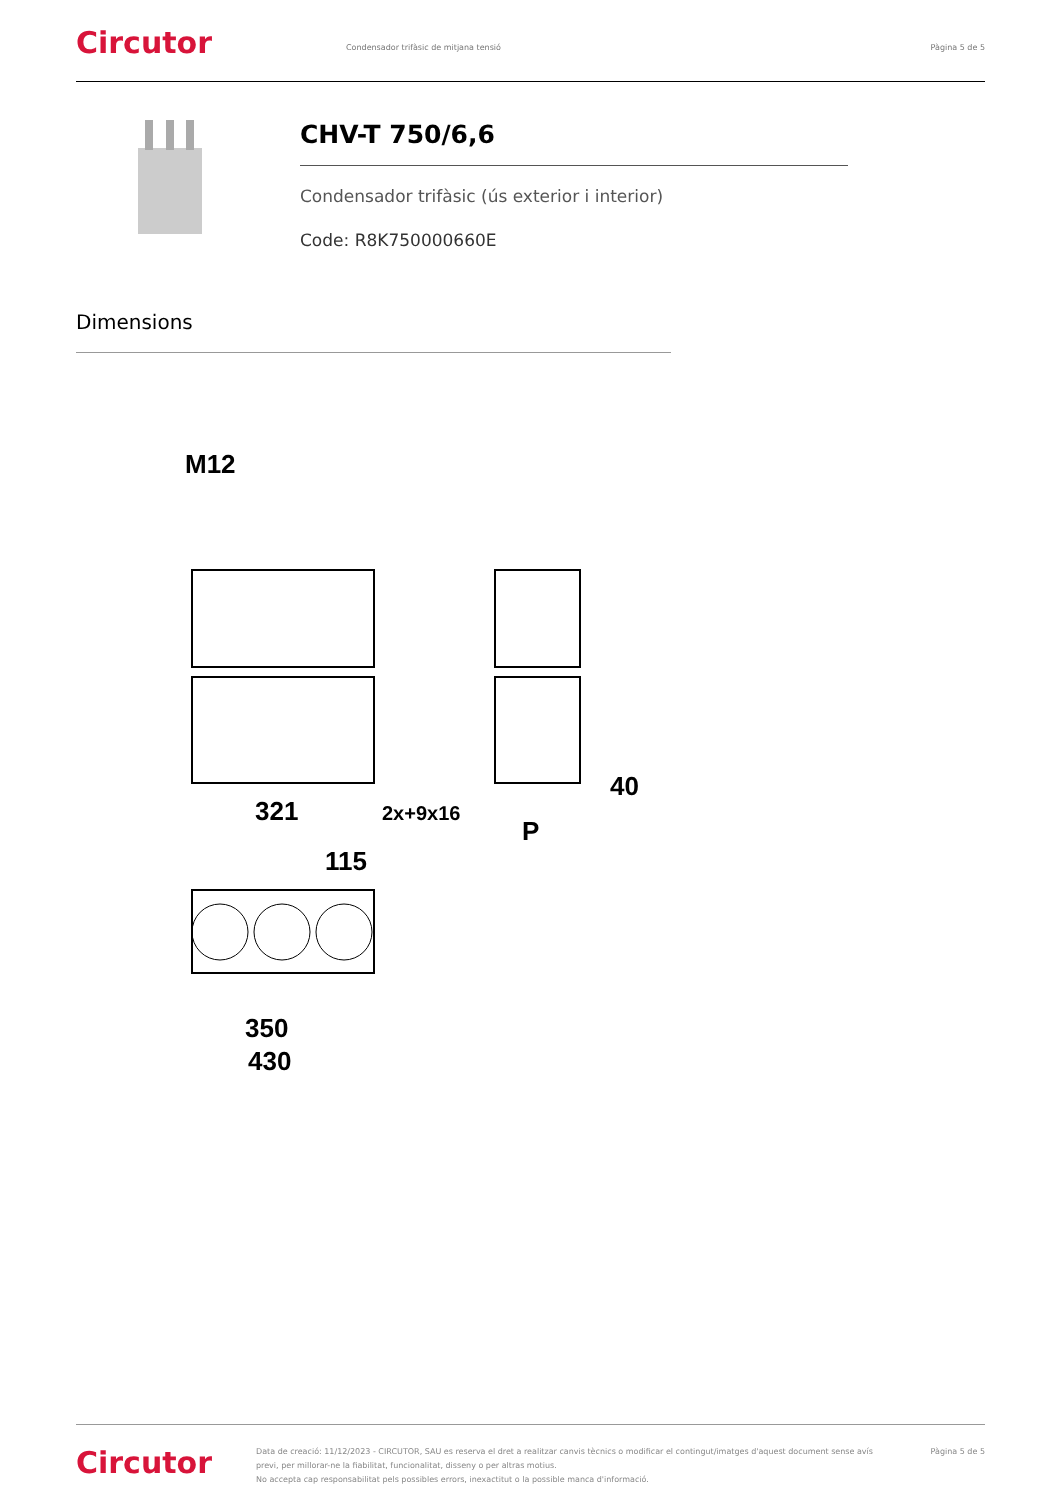Circutor
Condensador trifàsic de mitjana tensió
Pàgina 5 de 5
CHV-T 750/6,6
Condensador trifàsic (ús exterior i interior)
Code: R8K750000660E
Dimensions
M12
321
2x+9x16
40
P
115
350
430
Circutor
Data de creació: 11/12/2023 - CIRCUTOR, SAU es reserva el dret a realitzar canvis tècnics o modificar el contingut/imatges d'aquest document sense avís previ, per millorar-ne la fiabilitat, funcionalitat, disseny o per altras motius.
No accepta cap responsabilitat pels possibles errors, inexactitut o la possible manca d'informació.
Pàgina 5 de 5